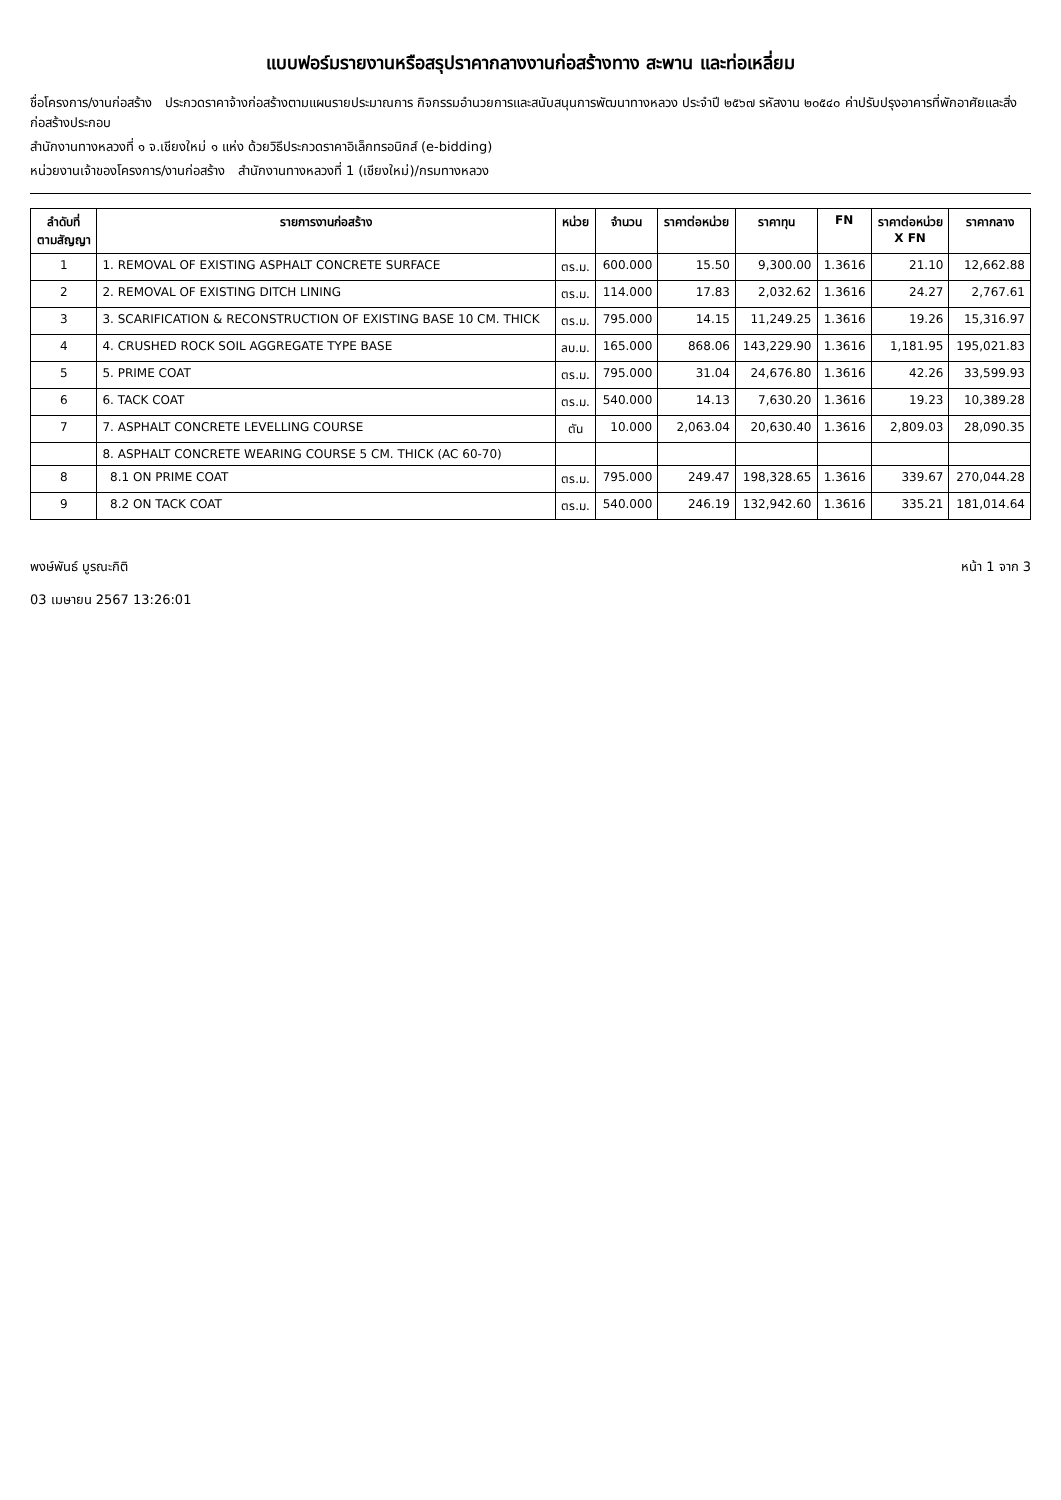แบบฟอร์มรายงานหรือสรุปราคากลางงานก่อสร้างทาง สะพาน และท่อเหลี่ยม
ชื่อโครงการ/งานก่อสร้าง ประกวดราคาจ้างก่อสร้างตามแผนรายประมาณการ กิจกรรมอำนวยการและสนับสนุนการพัฒนาทางหลวง ประจำปี ๒๕๖๗ รหัสงาน ๒๐๕๔๐ ค่าปรับปรุงอาคารที่พักอาศัยและสิ่งก่อสร้างประกอบ
สำนักงานทางหลวงที่ ๑ จ.เชียงใหม่ ๑ แห่ง ด้วยวิธีประกวดราคาอิเล็กทรอนิกส์ (e-bidding)
หน่วยงานเจ้าของโครงการ/งานก่อสร้าง สำนักงานทางหลวงที่ 1 (เชียงใหม่)/กรมทางหลวง
| ลำดับที่ ตามสัญญา | รายการงานก่อสร้าง | หน่วย | จำนวน | ราคาต่อหน่วย | ราคาทุน | FN | ราคาต่อหน่วย X FN | ราคากลาง |
| --- | --- | --- | --- | --- | --- | --- | --- | --- |
| 1 | 1. REMOVAL OF EXISTING ASPHALT CONCRETE SURFACE | ตร.ม. | 600.000 | 15.50 | 9,300.00 | 1.3616 | 21.10 | 12,662.88 |
| 2 | 2. REMOVAL OF EXISTING DITCH LINING | ตร.ม. | 114.000 | 17.83 | 2,032.62 | 1.3616 | 24.27 | 2,767.61 |
| 3 | 3. SCARIFICATION & RECONSTRUCTION OF EXISTING BASE 10 CM. THICK | ตร.ม. | 795.000 | 14.15 | 11,249.25 | 1.3616 | 19.26 | 15,316.97 |
| 4 | 4. CRUSHED ROCK SOIL AGGREGATE TYPE BASE | ลบ.ม. | 165.000 | 868.06 | 143,229.90 | 1.3616 | 1,181.95 | 195,021.83 |
| 5 | 5. PRIME COAT | ตร.ม. | 795.000 | 31.04 | 24,676.80 | 1.3616 | 42.26 | 33,599.93 |
| 6 | 6. TACK COAT | ตร.ม. | 540.000 | 14.13 | 7,630.20 | 1.3616 | 19.23 | 10,389.28 |
| 7 | 7. ASPHALT CONCRETE LEVELLING COURSE | ตัน | 10.000 | 2,063.04 | 20,630.40 | 1.3616 | 2,809.03 | 28,090.35 |
| | 8. ASPHALT CONCRETE WEARING COURSE 5 CM. THICK (AC 60-70) | | | | | | | |
| 8 | 8.1 ON PRIME COAT | ตร.ม. | 795.000 | 249.47 | 198,328.65 | 1.3616 | 339.67 | 270,044.28 |
| 9 | 8.2 ON TACK COAT | ตร.ม. | 540.000 | 246.19 | 132,942.60 | 1.3616 | 335.21 | 181,014.64 |
พงษ์พันธ์ บูรณะกิติ
03 เมษายน 2567 13:26:01
หน้า 1 จาก 3